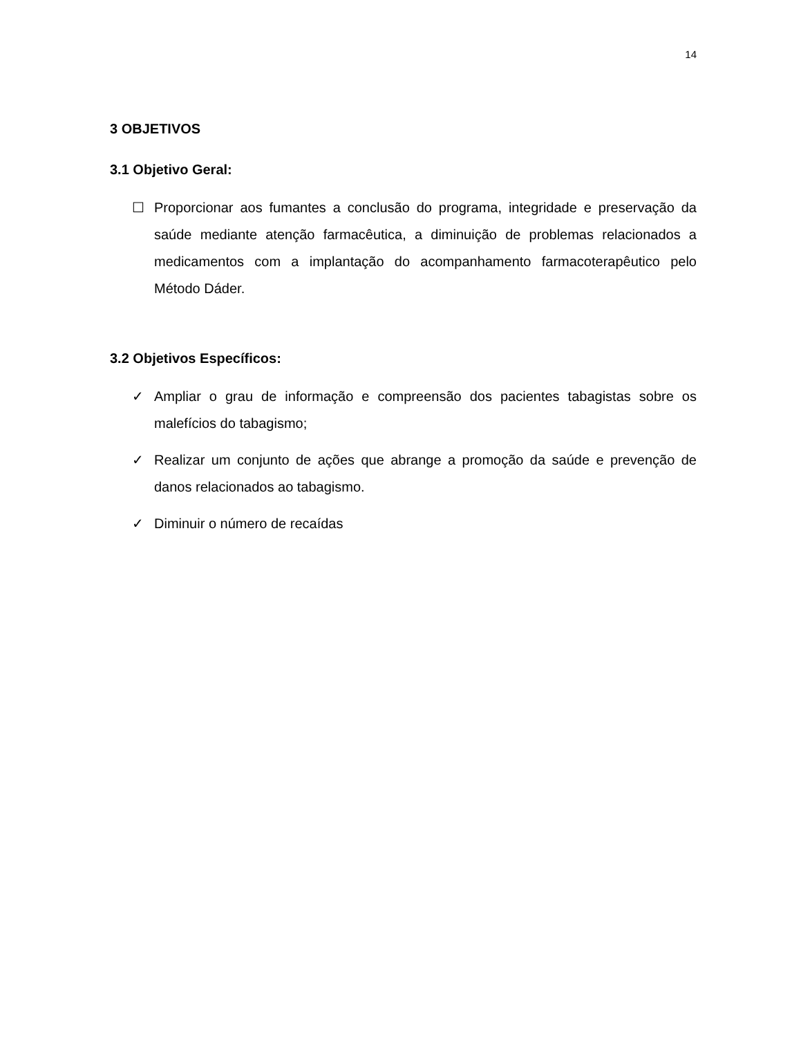14
3 OBJETIVOS
3.1 Objetivo Geral:
☐ Proporcionar aos fumantes a conclusão do programa, integridade e preservação da saúde mediante atenção farmacêutica, a diminuição de problemas relacionados a medicamentos com a implantação do acompanhamento farmacoterapêutico pelo Método Dáder.
3.2 Objetivos Específicos:
✓ Ampliar o grau de informação e compreensão dos pacientes tabagistas sobre os malefícios do tabagismo;
✓ Realizar um conjunto de ações que abrange a promoção da saúde e prevenção de danos relacionados ao tabagismo.
✓ Diminuir o número de recaídas